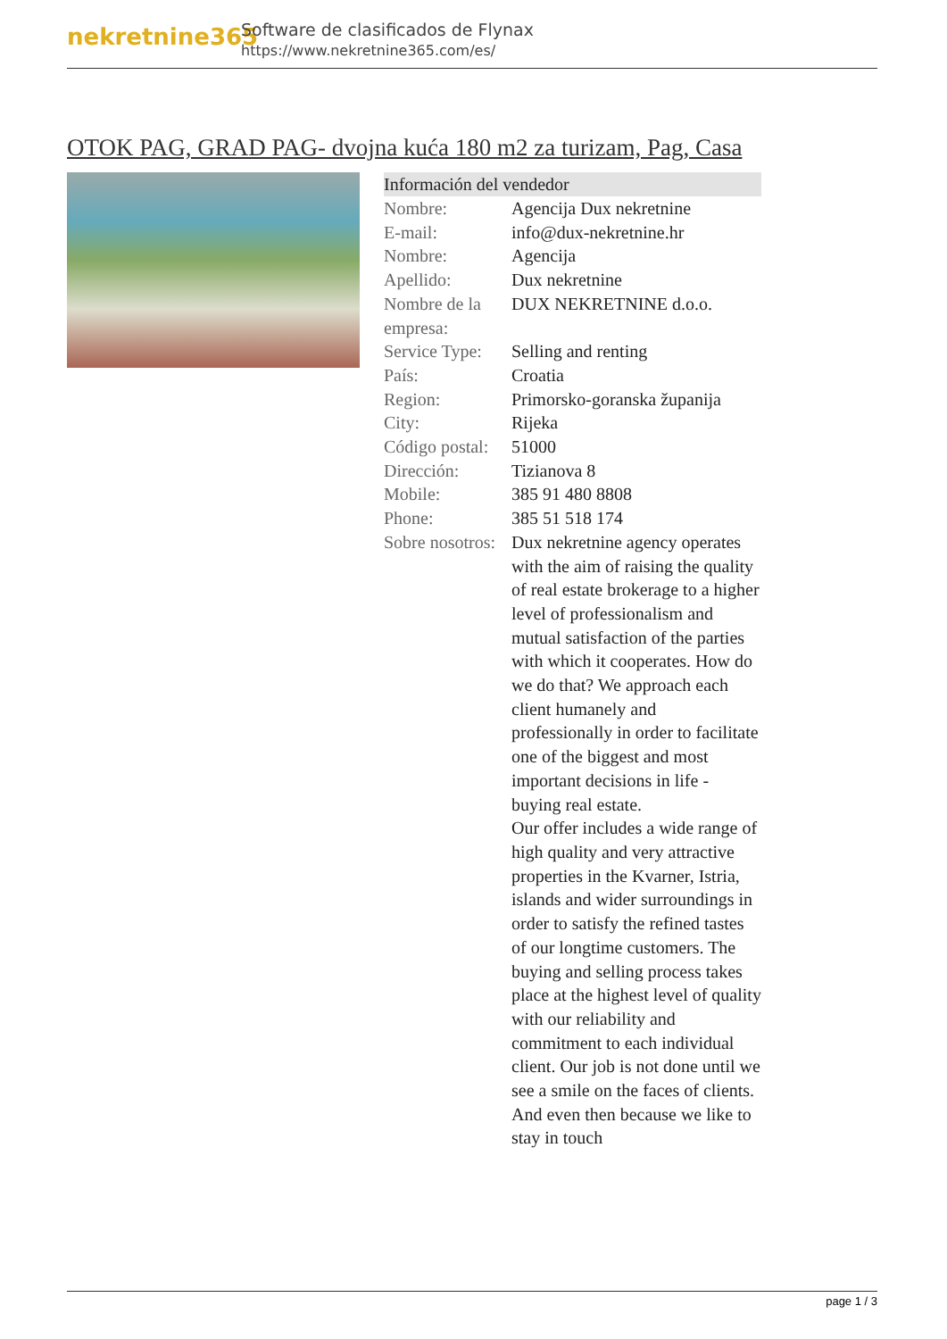nekretnine365
Software de clasificados de Flynax
https://www.nekretnine365.com/es/
OTOK PAG, GRAD PAG- dvojna kuća 180 m2 za turizam, Pag, Casa
| Información del vendedor | |
| --- | --- |
| Nombre: | Agencija Dux nekretnine |
| E-mail: | info@dux-nekretnine.hr |
| Nombre: | Agencija |
| Apellido: | Dux nekretnine |
| Nombre de la empresa: | DUX NEKRETNINE d.o.o. |
| Service Type: | Selling and renting |
| País: | Croatia |
| Region: | Primorsko-goranska županija |
| City: | Rijeka |
| Código postal: | 51000 |
| Dirección: | Tizianova 8 |
| Mobile: | 385 91 480 8808 |
| Phone: | 385 51 518 174 |
| Sobre nosotros: | Dux nekretnine agency operates with the aim of raising the quality of real estate brokerage to a higher level of professionalism and mutual satisfaction of the parties with which it cooperates. How do we do that? We approach each client humanely and professionally in order to facilitate one of the biggest and most important decisions in life - buying real estate. Our offer includes a wide range of high quality and very attractive properties in the Kvarner, Istria, islands and wider surroundings in order to satisfy the refined tastes of our longtime customers. The buying and selling process takes place at the highest level of quality with our reliability and commitment to each individual client. Our job is not done until we see a smile on the faces of clients. And even then because we like to stay in touch |
page 1 / 3